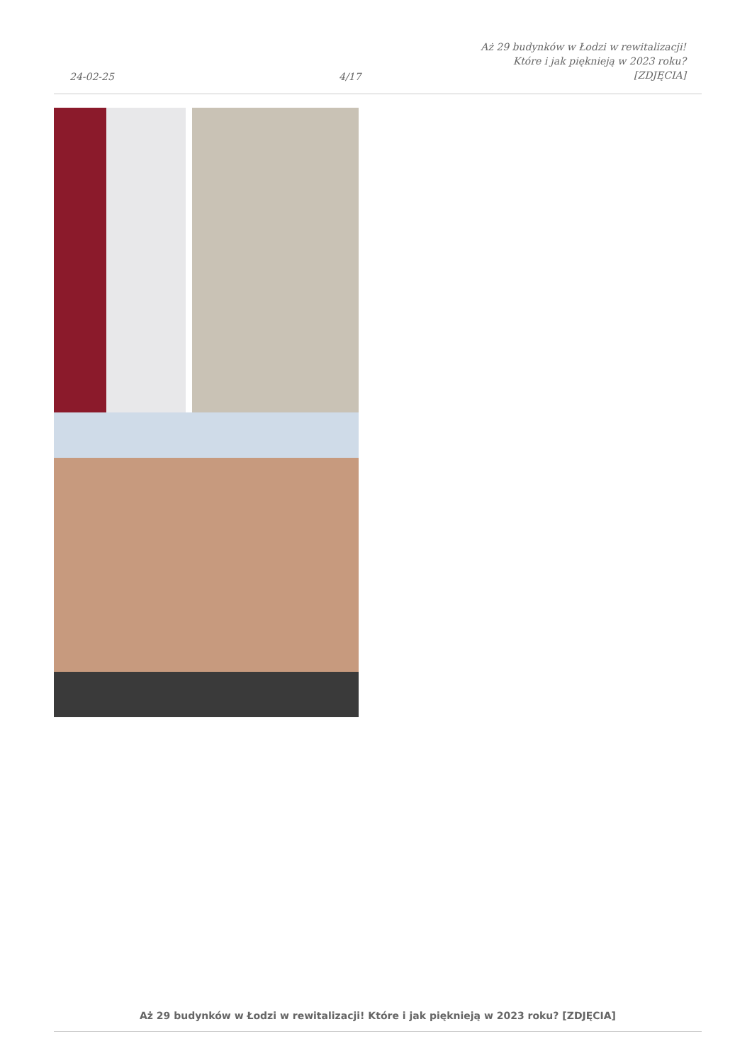24-02-25
4/17
Aż 29 budynków w Łodzi w rewitalizacji! Które i jak pięknieją w 2023 roku? [ZDJĘCIA]
Aż 29 budynków w Łodzi w rewitalizacji! Które i jak pięknieją w 2023 roku? [ZDJĘCIA]